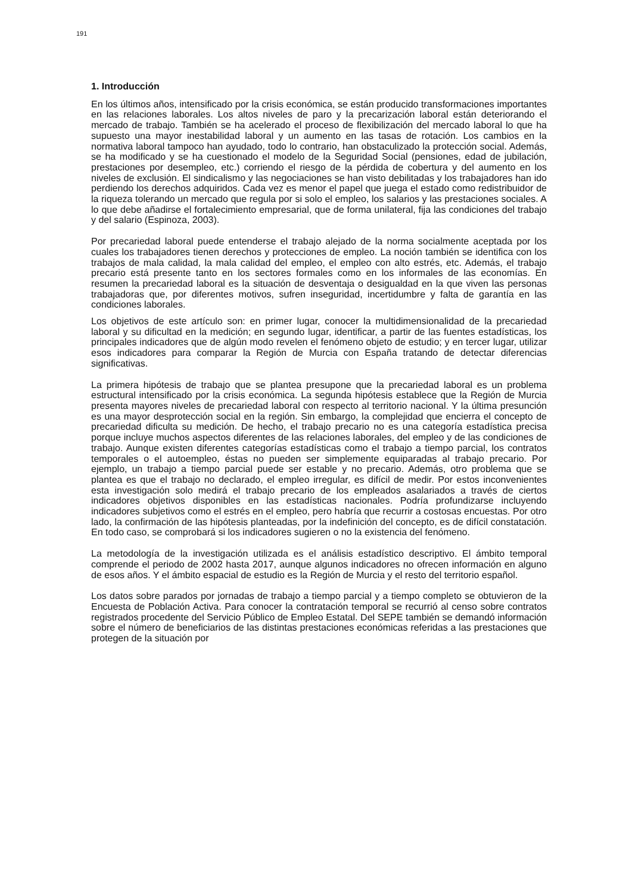191
1. Introducción
En los últimos años, intensificado por la crisis económica, se están producido transformaciones importantes en las relaciones laborales. Los altos niveles de paro y la precarización laboral están deteriorando el mercado de trabajo. También se ha acelerado el proceso de flexibilización del mercado laboral lo que ha supuesto una mayor inestabilidad laboral y un aumento en las tasas de rotación. Los cambios en la normativa laboral tampoco han ayudado, todo lo contrario, han obstaculizado la protección social. Además, se ha modificado y se ha cuestionado el modelo de la Seguridad Social (pensiones, edad de jubilación, prestaciones por desempleo, etc.) corriendo el riesgo de la pérdida de cobertura y del aumento en los niveles de exclusión. El sindicalismo y las negociaciones se han visto debilitadas y los trabajadores han ido perdiendo los derechos adquiridos. Cada vez es menor el papel que juega el estado como redistribuidor de la riqueza tolerando un mercado que regula por si solo el empleo, los salarios y las prestaciones sociales. A lo que debe añadirse el fortalecimiento empresarial, que de forma unilateral, fija las condiciones del trabajo y del salario (Espinoza, 2003).
Por precariedad laboral puede entenderse el trabajo alejado de la norma socialmente aceptada por los cuales los trabajadores tienen derechos y protecciones de empleo. La noción también se identifica con los trabajos de mala calidad, la mala calidad del empleo, el empleo con alto estrés, etc. Además, el trabajo precario está presente tanto en los sectores formales como en los informales de las economías. En resumen la precariedad laboral es la situación de desventaja o desigualdad en la que viven las personas trabajadoras que, por diferentes motivos, sufren inseguridad, incertidumbre y falta de garantía en las condiciones laborales.
Los objetivos de este artículo son: en primer lugar, conocer la multidimensionalidad de la precariedad laboral y su dificultad en la medición; en segundo lugar, identificar, a partir de las fuentes estadísticas, los principales indicadores que de algún modo revelen el fenómeno objeto de estudio; y en tercer lugar, utilizar esos indicadores para comparar la Región de Murcia con España tratando de detectar diferencias significativas.
La primera hipótesis de trabajo que se plantea presupone que la precariedad laboral es un problema estructural intensificado por la crisis económica. La segunda hipótesis establece que la Región de Murcia presenta mayores niveles de precariedad laboral con respecto al territorio nacional. Y la última presunción es una mayor desprotección social en la región. Sin embargo, la complejidad que encierra el concepto de precariedad dificulta su medición. De hecho, el trabajo precario no es una categoría estadística precisa porque incluye muchos aspectos diferentes de las relaciones laborales, del empleo y de las condiciones de trabajo. Aunque existen diferentes categorías estadísticas como el trabajo a tiempo parcial, los contratos temporales o el autoempleo, éstas no pueden ser simplemente equiparadas al trabajo precario. Por ejemplo, un trabajo a tiempo parcial puede ser estable y no precario. Además, otro problema que se plantea es que el trabajo no declarado, el empleo irregular, es difícil de medir. Por estos inconvenientes esta investigación solo medirá el trabajo precario de los empleados asalariados a través de ciertos indicadores objetivos disponibles en las estadísticas nacionales. Podría profundizarse incluyendo indicadores subjetivos como el estrés en el empleo, pero habría que recurrir a costosas encuestas. Por otro lado, la confirmación de las hipótesis planteadas, por la indefinición del concepto, es de difícil constatación. En todo caso, se comprobará si los indicadores sugieren o no la existencia del fenómeno.
La metodología de la investigación utilizada es el análisis estadístico descriptivo. El ámbito temporal comprende el periodo de 2002 hasta 2017, aunque algunos indicadores no ofrecen información en alguno de esos años. Y el ámbito espacial de estudio es la Región de Murcia y el resto del territorio español.
Los datos sobre parados por jornadas de trabajo a tiempo parcial y a tiempo completo se obtuvieron de la Encuesta de Población Activa. Para conocer la contratación temporal se recurrió al censo sobre contratos registrados procedente del Servicio Público de Empleo Estatal. Del SEPE también se demandó información sobre el número de beneficiarios de las distintas prestaciones económicas referidas a las prestaciones que protegen de la situación por